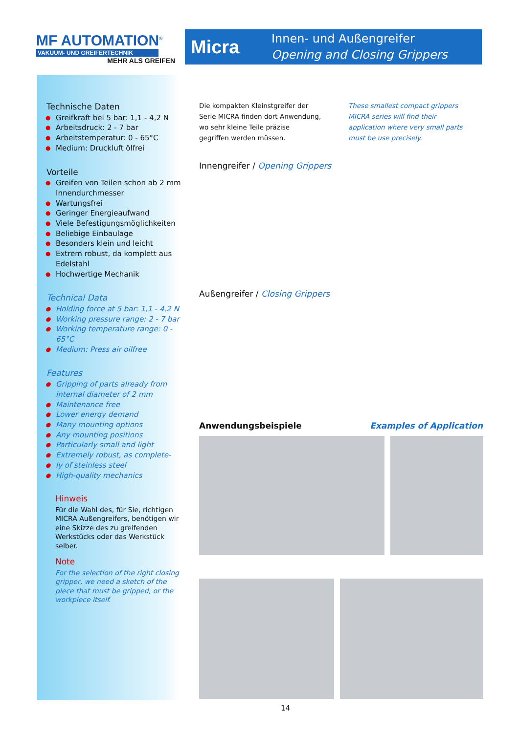MF AUTOMATION<sup>®</sup>
VAKUUM- UND GREIFERTECHNIK
MEHR ALS GREIFEN
Micra
Innen- und Außengreifer
Opening and Closing Grippers
Technische Daten
● Greifkraft bei 5 bar: 1,1 - 4,2 N
● Arbeitsdruck: 2 - 7 bar
● Arbeitstemperatur: 0 - 65°C
● Medium: Druckluft ölfrei
Vorteile
● Greifen von Teilen schon ab 2 mm Innendurchmesser
● Wartungsfrei
● Geringer Energieaufwand
● Viele Befestigungsmöglichkeiten
● Beliebige Einbaulage
● Besonders klein und leicht
● Extrem robust, da komplett aus Edelstahl
● Hochwertige Mechanik
Technical Data
● Holding force at 5 bar: 1,1 - 4,2 N
● Working pressure range: 2 - 7 bar
● Working temperature range: 0 - 65°C
● Medium: Press air oilfree
Features
● Gripping of parts already from internal diameter of 2 mm
● Maintenance free
● Lower energy demand
● Many mounting options
● Any mounting positions
● Particularly small and light
● Extremely robust, as complete-
● ly of steinless steel
● High-quality mechanics
Hinweis
Für die Wahl des, für Sie, richtigen MICRA Außengreifers, benötigen wir eine Skizze des zu greifenden Werkstücks oder das Werkstück selber.
Note
For the selection of the right closing gripper, we need a sketch of the piece that must be gripped, or the workpiece itself.
Die kompakten Kleinstgreifer der Serie MICRA finden dort Anwendung, wo sehr kleine Teile präzise gegriffen werden müssen.
These smallest compact grippers MICRA series will find their application where very small parts must be use precisely.
Innengreifer / Opening Grippers
Außengreifer / Closing Grippers
Anwendungsbeispiele Examples of Application
14